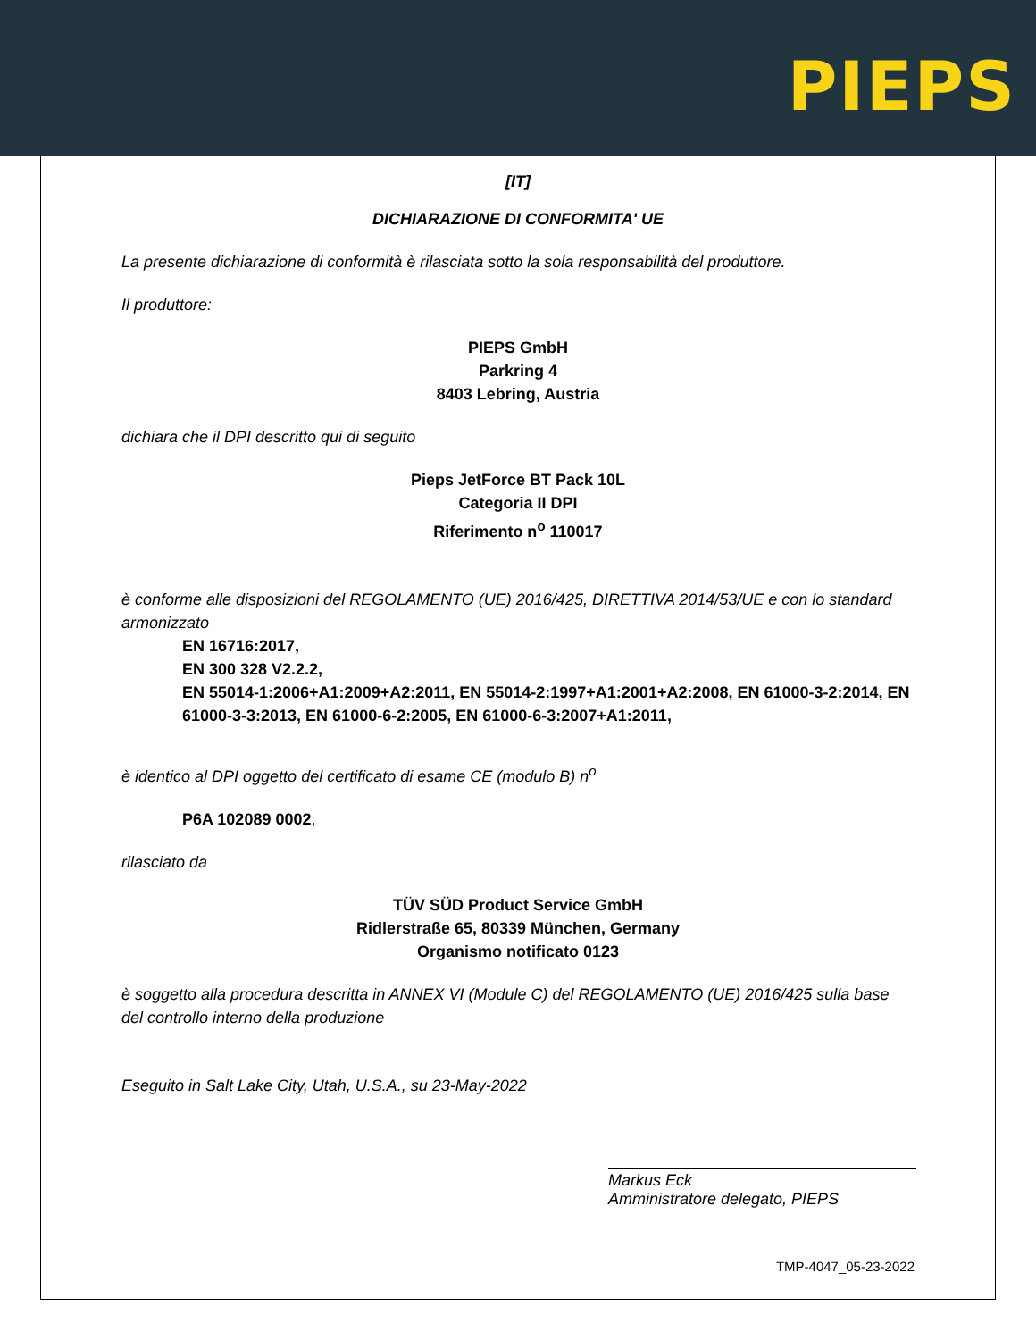PIEPS
[IT]
DICHIARAZIONE DI CONFORMITA' UE
La presente dichiarazione di conformità è rilasciata sotto la sola responsabilità del produttore.
Il produttore:
PIEPS GmbH
Parkring 4
8403 Lebring, Austria
dichiara che il DPI descritto qui di seguito
Pieps JetForce BT Pack 10L
Categoria II DPI
Riferimento n<sup>o</sup> 110017
è conforme alle disposizioni del REGOLAMENTO (UE) 2016/425, DIRETTIVA 2014/53/UE e con lo standard armonizzato
EN 16716:2017,
EN 300 328 V2.2.2,
EN 55014-1:2006+A1:2009+A2:2011, EN 55014-2:1997+A1:2001+A2:2008, EN 61000-3-2:2014, EN 61000-3-3:2013, EN 61000-6-2:2005, EN 61000-6-3:2007+A1:2011,
è identico al DPI oggetto del certificato di esame CE (modulo B) n<sup>o</sup>
P6A 102089 0002,
rilasciato da
TÜV SÜD Product Service GmbH
Ridlerstraße 65, 80339 München, Germany
Organismo notificato 0123
è soggetto alla procedura descritta in ANNEX VI (Module C) del REGOLAMENTO (UE) 2016/425 sulla base del controllo interno della produzione
Eseguito in Salt Lake City, Utah, U.S.A., su 23-May-2022
Markus Eck
Amministratore delegato, PIEPS
TMP-4047_05-23-2022